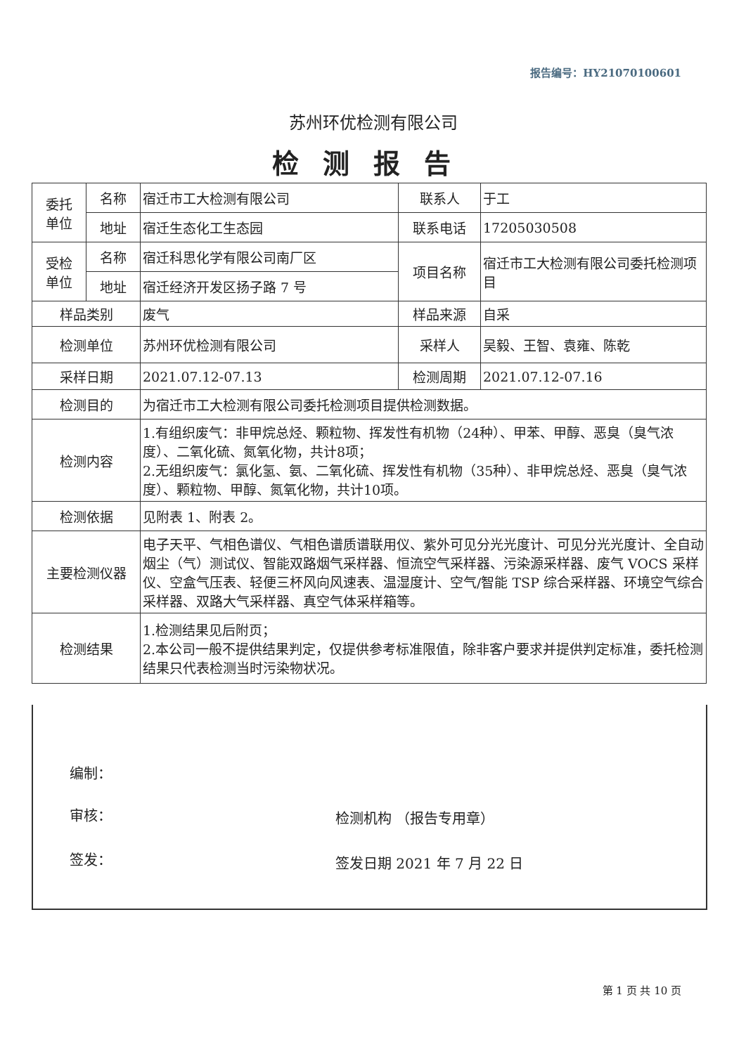报告编号：HY21070100601
苏州环优检测有限公司
检测报告
| 委托 单位 | 名称 | 宿迁市工大检测有限公司 | 联系人 | 于工 |
| | 地址 | 宿迁生态化工生态园 | 联系电话 | 17205030508 |
| 受检 单位 | 名称 | 宿迁科思化学有限公司南厂区 | 项目名称 | 宿迁市工大检测有限公司委托检测项目 |
| | 地址 | 宿迁经济开发区扬子路 7 号 | | |
| 样品类别 | | 废气 | 样品来源 | 自采 |
| 检测单位 | | 苏州环优检测有限公司 | 采样人 | 吴毅、王智、袁雍、陈乾 |
| 采样日期 | | 2021.07.12-07.13 | 检测周期 | 2021.07.12-07.16 |
| 检测目的 | | 为宿迁市工大检测有限公司委托检测项目提供检测数据。 | | |
| 检测内容 | | 1.有组织废气：非甲烷总烃、颗粒物、挥发性有机物（24种）、甲苯、甲醇、恶臭（臭气浓度）、二氧化硫、氮氧化物，共计8项； 2.无组织废气：氯化氢、氨、二氧化硫、挥发性有机物（35种）、非甲烷总烃、恶臭（臭气浓度）、颗粒物、甲醇、氮氧化物，共计10项。 | | |
| 检测依据 | | 见附表 1、附表 2。 | | |
| 主要检测仪器 | | 电子天平、气相色谱仪、气相色谱质谱联用仪、紫外可见分光光度计、可见分光光度计、全自动烟尘（气）测试仪、智能双路烟气采样器、恒流空气采样器、污染源采样器、废气 VOCS 采样仪、空盒气压表、轻便三杯风向风速表、温湿度计、空气/智能 TSP 综合采样器、环境空气综合采样器、双路大气采样器、真空气体采样箱等。 | | |
| 检测结果 | | 1.检测结果见后附页； 2.本公司一般不提供结果判定，仅提供参考标准限值，除非客户要求并提供判定标准，委托检测结果只代表检测当时污染物状况。 | | |
编制：
审核：
签发：
检测机构 （报告专用章）
签发日期 2021 年 7 月 22 日
第 1 页 共 10 页